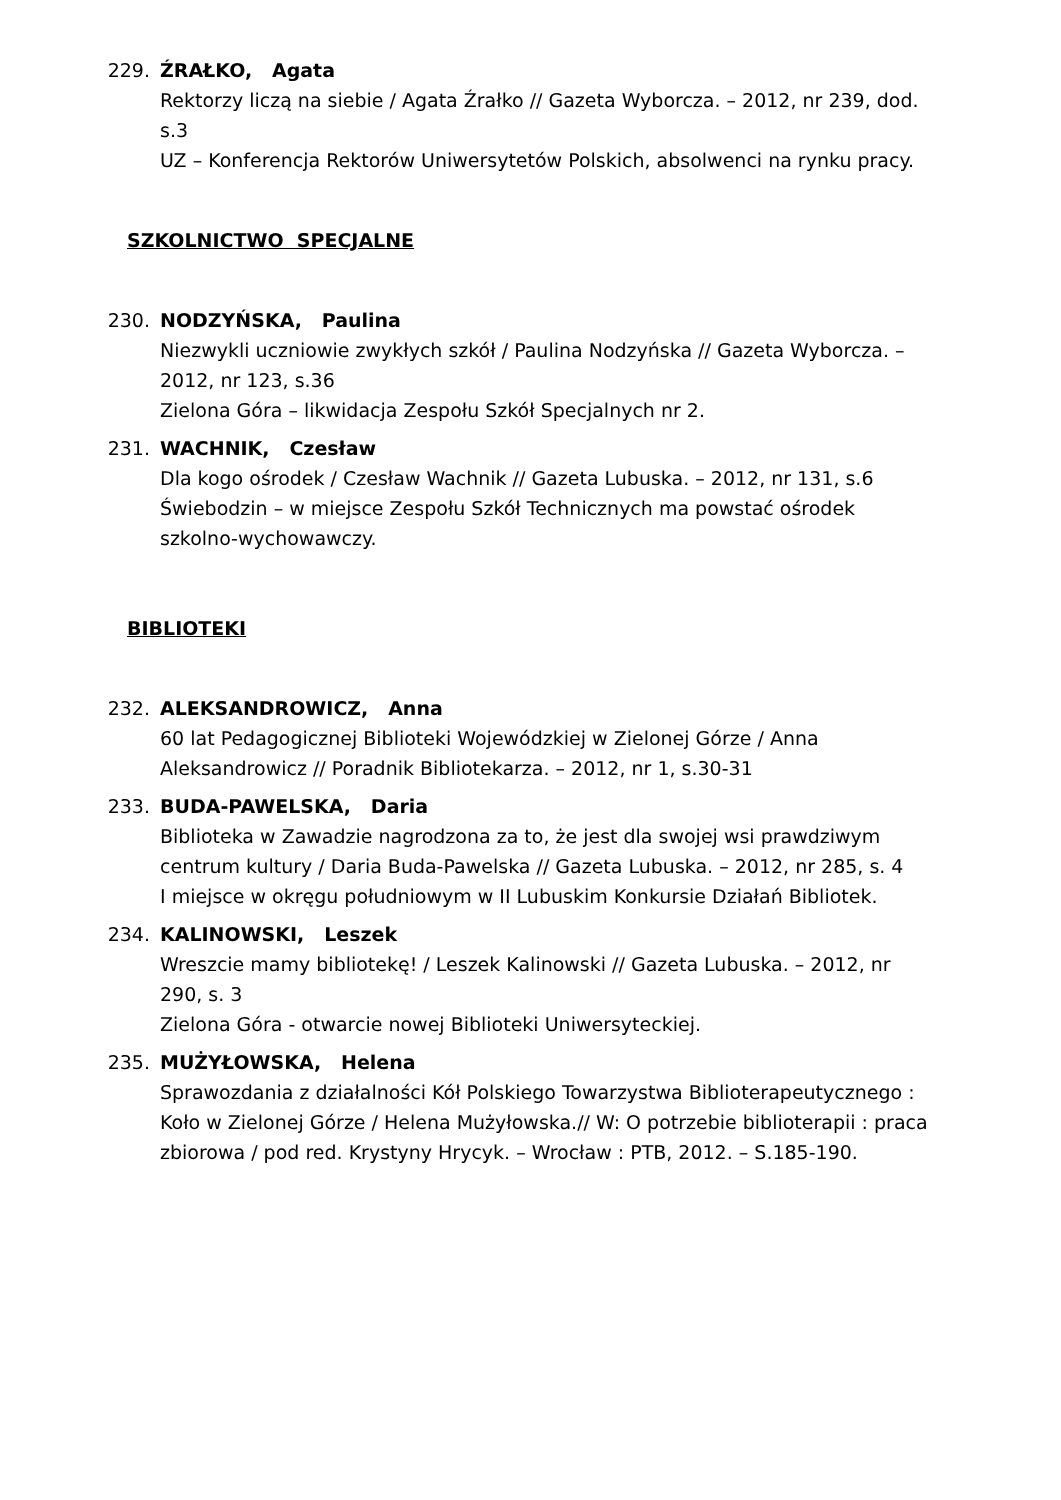229. ŹRAŁKO, Agata
Rektorzy liczą na siebie / Agata Źrałko // Gazeta Wyborcza. – 2012, nr 239, dod. s.3
UZ – Konferencja Rektorów Uniwersytetów Polskich, absolwenci na rynku pracy.
SZKOLNICTWO SPECJALNE
230. NODZYŃSKA, Paulina
Niezwykli uczniowie zwykłych szkół / Paulina Nodzyńska // Gazeta Wyborcza. – 2012, nr 123, s.36
Zielona Góra – likwidacja Zespołu Szkół Specjalnych nr 2.
231. WACHNIK, Czesław
Dla kogo ośrodek / Czesław Wachnik // Gazeta Lubuska. – 2012, nr 131, s.6
Świebodzin – w miejsce Zespołu Szkół Technicznych ma powstać ośrodek szkolno-wychowawczy.
BIBLIOTEKI
232. ALEKSANDROWICZ, Anna
60 lat Pedagogicznej Biblioteki Wojewódzkiej w Zielonej Górze / Anna Aleksandrowicz // Poradnik Bibliotekarza. – 2012, nr 1, s.30-31
233. BUDA-PAWELSKA, Daria
Biblioteka w Zawadzie nagrodzona za to, że jest dla swojej wsi prawdziwym centrum kultury / Daria Buda-Pawelska // Gazeta Lubuska. – 2012, nr 285, s. 4
I miejsce w okręgu południowym w II Lubuskim Konkursie Działań Bibliotek.
234. KALINOWSKI, Leszek
Wreszcie mamy bibliotekę! / Leszek Kalinowski // Gazeta Lubuska. – 2012, nr 290, s. 3
Zielona Góra - otwarcie nowej Biblioteki Uniwersyteckiej.
235. MUŻYŁOWSKA, Helena
Sprawozdania z działalności Kół Polskiego Towarzystwa Biblioterapeutycznego : Koło w Zielonej Górze / Helena Mużyłowska.// W: O potrzebie biblioterapii : praca zbiorowa / pod red. Krystyny Hrycyk. – Wrocław : PTB, 2012. – S.185-190.